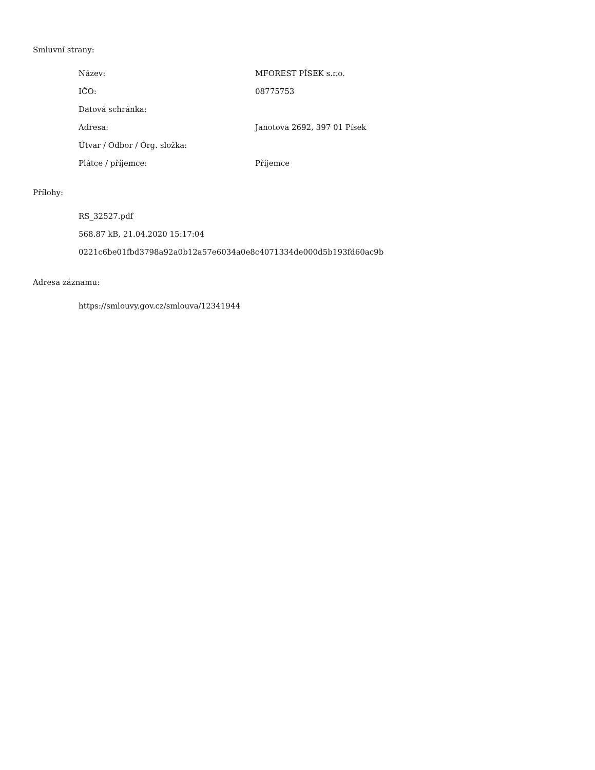Smluvní strany:
| Název: | MFOREST PÍSEK s.r.o. |
| IČO: | 08775753 |
| Datová schránka: | |
| Adresa: | Janotova 2692, 397 01 Písek |
| Útvar / Odbor / Org. složka: | |
| Plátce / příjemce: | Příjemce |
Přílohy:
RS_32527.pdf
568.87 kB, 21.04.2020 15:17:04
0221c6be01fbd3798a92a0b12a57e6034a0e8c4071334de000d5b193fd60ac9b
Adresa záznamu:
https://smlouvy.gov.cz/smlouva/12341944